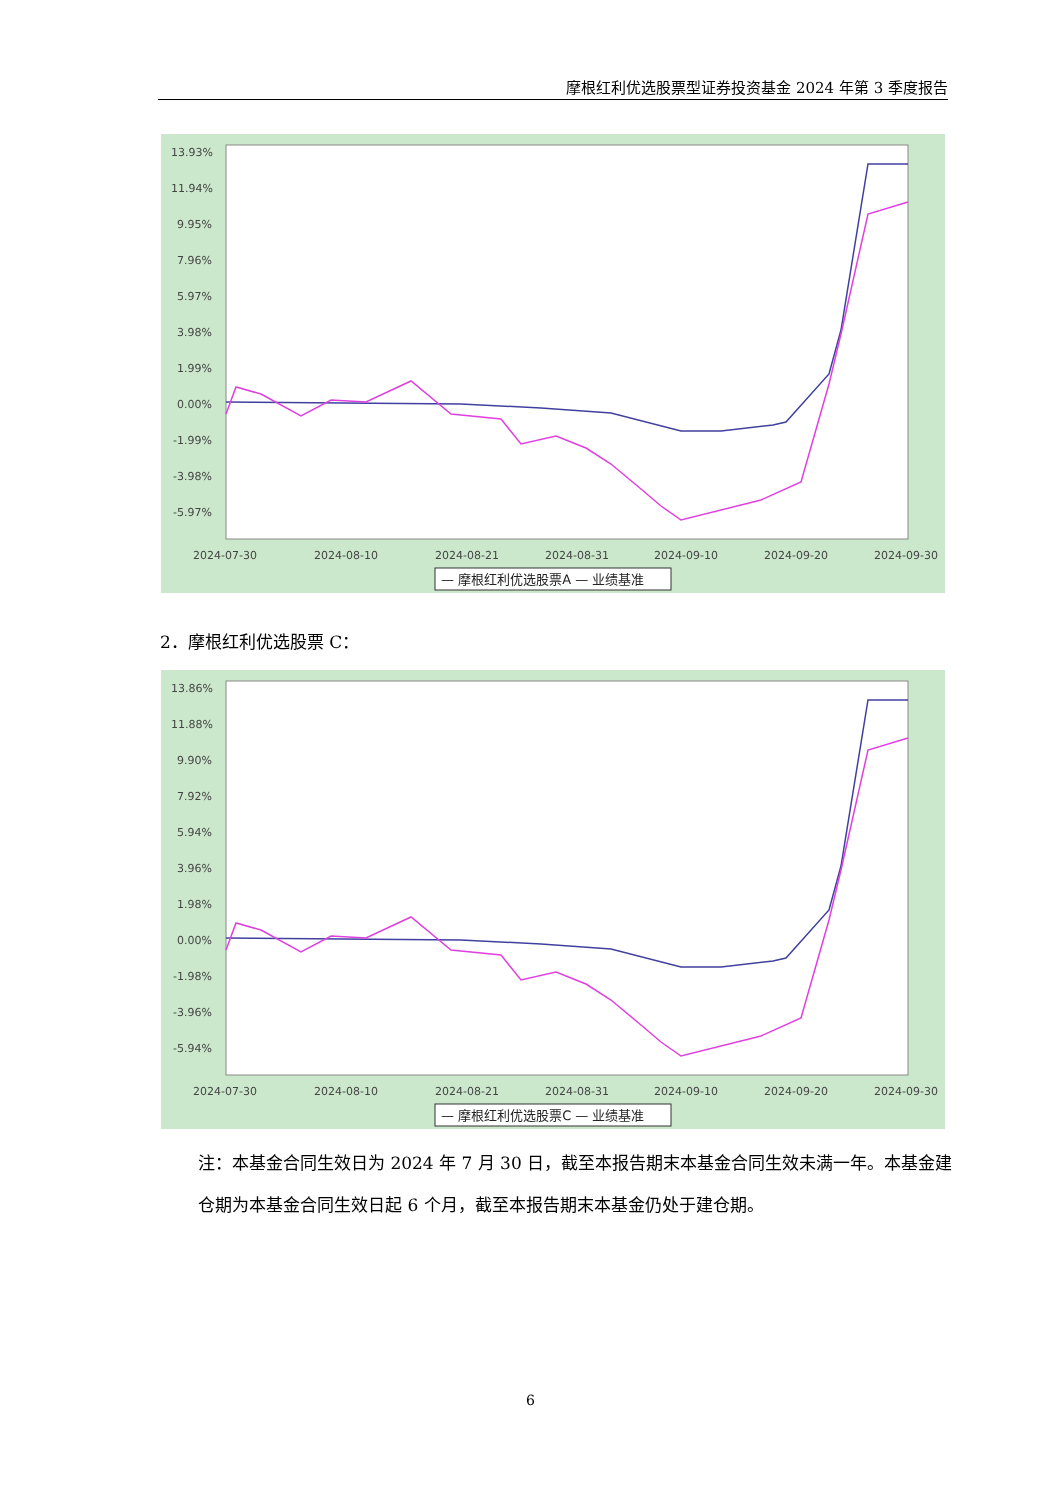摩根红利优选股票型证券投资基金 2024 年第 3 季度报告
13.93%
11.94%
9.95%
7.96%
5.97%
3.98%
1.99%
0.00%
-1.99%
-3.98%
-5.97%
2024-07-30
2024-08-10
2024-08-21
2024-08-31
2024-09-10
2024-09-20
2024-09-30
— 摩根红利优选股票A — 业绩基准
2．摩根红利优选股票 C：
13.86%
11.88%
9.90%
7.92%
5.94%
3.96%
1.98%
0.00%
-1.98%
-3.96%
-5.94%
2024-07-30
2024-08-10
2024-08-21
2024-08-31
2024-09-10
2024-09-20
2024-09-30
— 摩根红利优选股票C — 业绩基准
注：本基金合同生效日为 2024 年 7 月 30 日，截至本报告期末本基金合同生效未满一年。本基金建仓期为本基金合同生效日起 6 个月，截至本报告期末本基金仍处于建仓期。
6